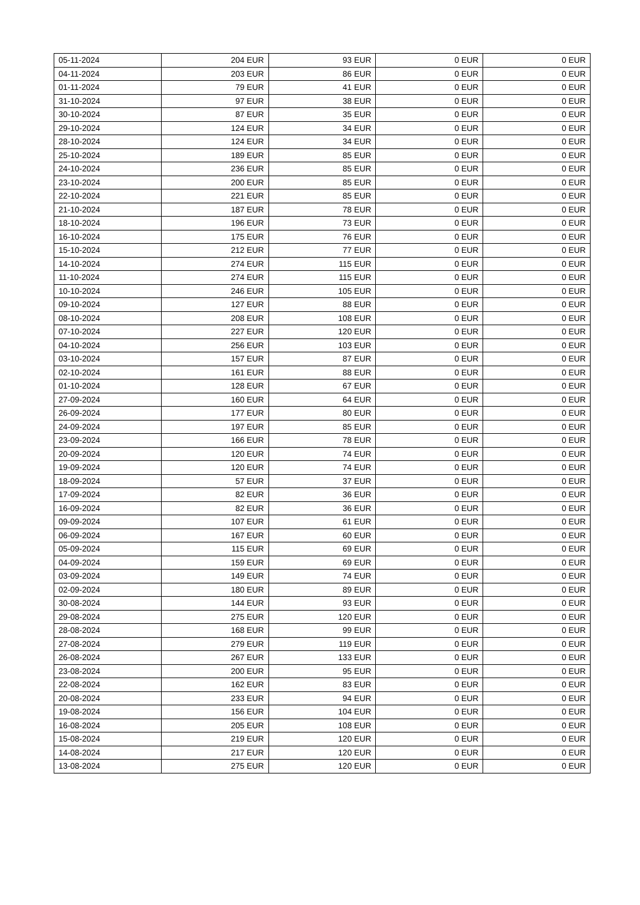| 05-11-2024 | 204 EUR | 93 EUR | 0 EUR | 0 EUR |
| 04-11-2024 | 203 EUR | 86 EUR | 0 EUR | 0 EUR |
| 01-11-2024 | 79 EUR | 41 EUR | 0 EUR | 0 EUR |
| 31-10-2024 | 97 EUR | 38 EUR | 0 EUR | 0 EUR |
| 30-10-2024 | 87 EUR | 35 EUR | 0 EUR | 0 EUR |
| 29-10-2024 | 124 EUR | 34 EUR | 0 EUR | 0 EUR |
| 28-10-2024 | 124 EUR | 34 EUR | 0 EUR | 0 EUR |
| 25-10-2024 | 189 EUR | 85 EUR | 0 EUR | 0 EUR |
| 24-10-2024 | 236 EUR | 85 EUR | 0 EUR | 0 EUR |
| 23-10-2024 | 200 EUR | 85 EUR | 0 EUR | 0 EUR |
| 22-10-2024 | 221 EUR | 85 EUR | 0 EUR | 0 EUR |
| 21-10-2024 | 187 EUR | 78 EUR | 0 EUR | 0 EUR |
| 18-10-2024 | 196 EUR | 73 EUR | 0 EUR | 0 EUR |
| 16-10-2024 | 175 EUR | 76 EUR | 0 EUR | 0 EUR |
| 15-10-2024 | 212 EUR | 77 EUR | 0 EUR | 0 EUR |
| 14-10-2024 | 274 EUR | 115 EUR | 0 EUR | 0 EUR |
| 11-10-2024 | 274 EUR | 115 EUR | 0 EUR | 0 EUR |
| 10-10-2024 | 246 EUR | 105 EUR | 0 EUR | 0 EUR |
| 09-10-2024 | 127 EUR | 88 EUR | 0 EUR | 0 EUR |
| 08-10-2024 | 208 EUR | 108 EUR | 0 EUR | 0 EUR |
| 07-10-2024 | 227 EUR | 120 EUR | 0 EUR | 0 EUR |
| 04-10-2024 | 256 EUR | 103 EUR | 0 EUR | 0 EUR |
| 03-10-2024 | 157 EUR | 87 EUR | 0 EUR | 0 EUR |
| 02-10-2024 | 161 EUR | 88 EUR | 0 EUR | 0 EUR |
| 01-10-2024 | 128 EUR | 67 EUR | 0 EUR | 0 EUR |
| 27-09-2024 | 160 EUR | 64 EUR | 0 EUR | 0 EUR |
| 26-09-2024 | 177 EUR | 80 EUR | 0 EUR | 0 EUR |
| 24-09-2024 | 197 EUR | 85 EUR | 0 EUR | 0 EUR |
| 23-09-2024 | 166 EUR | 78 EUR | 0 EUR | 0 EUR |
| 20-09-2024 | 120 EUR | 74 EUR | 0 EUR | 0 EUR |
| 19-09-2024 | 120 EUR | 74 EUR | 0 EUR | 0 EUR |
| 18-09-2024 | 57 EUR | 37 EUR | 0 EUR | 0 EUR |
| 17-09-2024 | 82 EUR | 36 EUR | 0 EUR | 0 EUR |
| 16-09-2024 | 82 EUR | 36 EUR | 0 EUR | 0 EUR |
| 09-09-2024 | 107 EUR | 61 EUR | 0 EUR | 0 EUR |
| 06-09-2024 | 167 EUR | 60 EUR | 0 EUR | 0 EUR |
| 05-09-2024 | 115 EUR | 69 EUR | 0 EUR | 0 EUR |
| 04-09-2024 | 159 EUR | 69 EUR | 0 EUR | 0 EUR |
| 03-09-2024 | 149 EUR | 74 EUR | 0 EUR | 0 EUR |
| 02-09-2024 | 180 EUR | 89 EUR | 0 EUR | 0 EUR |
| 30-08-2024 | 144 EUR | 93 EUR | 0 EUR | 0 EUR |
| 29-08-2024 | 275 EUR | 120 EUR | 0 EUR | 0 EUR |
| 28-08-2024 | 168 EUR | 99 EUR | 0 EUR | 0 EUR |
| 27-08-2024 | 279 EUR | 119 EUR | 0 EUR | 0 EUR |
| 26-08-2024 | 267 EUR | 133 EUR | 0 EUR | 0 EUR |
| 23-08-2024 | 200 EUR | 95 EUR | 0 EUR | 0 EUR |
| 22-08-2024 | 162 EUR | 83 EUR | 0 EUR | 0 EUR |
| 20-08-2024 | 233 EUR | 94 EUR | 0 EUR | 0 EUR |
| 19-08-2024 | 156 EUR | 104 EUR | 0 EUR | 0 EUR |
| 16-08-2024 | 205 EUR | 108 EUR | 0 EUR | 0 EUR |
| 15-08-2024 | 219 EUR | 120 EUR | 0 EUR | 0 EUR |
| 14-08-2024 | 217 EUR | 120 EUR | 0 EUR | 0 EUR |
| 13-08-2024 | 275 EUR | 120 EUR | 0 EUR | 0 EUR |